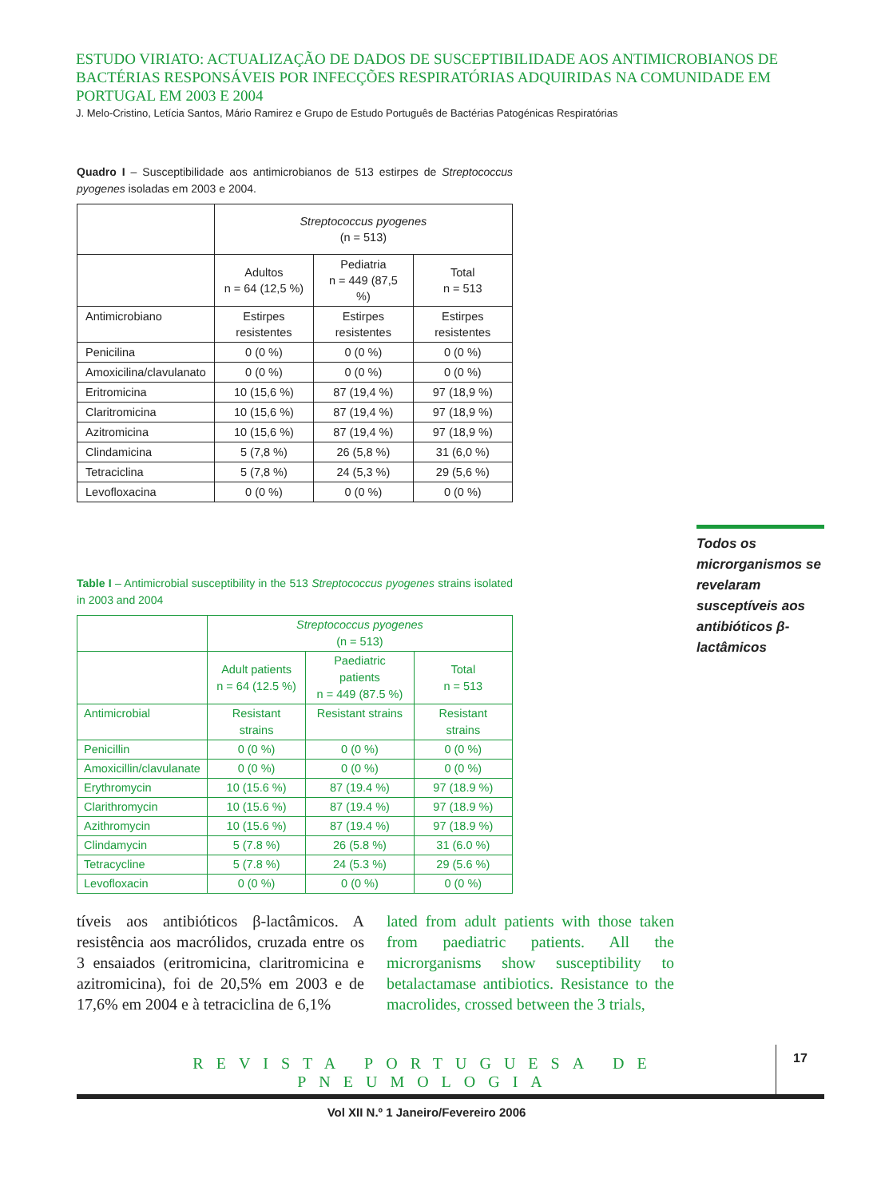ESTUDO VIRIATO: ACTUALIZAÇÃO DE DADOS DE SUSCEPTIBILIDADE AOS ANTIMICROBIANOS DE BACTÉRIAS RESPONSÁVEIS POR INFECÇÕES RESPIRATÓRIAS ADQUIRIDAS NA COMUNIDADE EM PORTUGAL EM 2003 E 2004
J. Melo-Cristino, Letícia Santos, Mário Ramirez e Grupo de Estudo Português de Bactérias Patogénicas Respiratórias
Quadro I – Susceptibilidade aos antimicrobianos de 513 estirpes de Streptococcus pyogenes isoladas em 2003 e 2004.
| | Streptococcus pyogenes (n = 513) | | |
| --- | --- | --- | --- |
| | Adultos n = 64 (12,5 %) | Pediatria n = 449 (87,5 %) | Total n = 513 |
| Antimicrobiano | Estirpes resistentes | Estirpes resistentes | Estirpes resistentes |
| Penicilina | 0 (0 %) | 0 (0 %) | 0 (0 %) |
| Amoxicilina/clavulanato | 0 (0 %) | 0 (0 %) | 0 (0 %) |
| Eritromicina | 10 (15,6 %) | 87 (19,4 %) | 97 (18,9 %) |
| Claritromicina | 10 (15,6 %) | 87 (19,4 %) | 97 (18,9 %) |
| Azitromicina | 10 (15,6 %) | 87 (19,4 %) | 97 (18,9 %) |
| Clindamicina | 5 (7,8 %) | 26 (5,8 %) | 31 (6,0 %) |
| Tetraciclina | 5 (7,8 %) | 24 (5,3 %) | 29 (5,6 %) |
| Levofloxacina | 0 (0 %) | 0 (0 %) | 0 (0 %) |
Todos os microrganismos se revelaram susceptíveis aos antibióticos β-lactâmicos
Table I – Antimicrobial susceptibility in the 513 Streptococcus pyogenes strains isolated in 2003 and 2004
| | Streptococcus pyogenes (n = 513) | | |
| --- | --- | --- | --- |
| | Adult patients n = 64 (12.5 %) | Paediatric patients n = 449 (87.5 %) | Total n = 513 |
| Antimicrobial | Resistant strains | Resistant strains | Resistant strains |
| Penicillin | 0 (0 %) | 0 (0 %) | 0 (0 %) |
| Amoxicillin/clavulanate | 0 (0 %) | 0 (0 %) | 0 (0 %) |
| Erythromycin | 10 (15.6 %) | 87 (19.4 %) | 97 (18.9 %) |
| Clarithromycin | 10 (15.6 %) | 87 (19.4 %) | 97 (18.9 %) |
| Azithromycin | 10 (15.6 %) | 87 (19.4 %) | 97 (18.9 %) |
| Clindamycin | 5 (7.8 %) | 26 (5.8 %) | 31 (6.0 %) |
| Tetracycline | 5 (7.8 %) | 24 (5.3 %) | 29 (5.6 %) |
| Levofloxacin | 0 (0 %) | 0 (0 %) | 0 (0 %) |
tíveis aos antibióticos β-lactâmicos. A resistência aos macrólidos, cruzada entre os 3 ensaiados (eritromicina, claritromicina e azitromicina), foi de 20,5% em 2003 e de 17,6% em 2004 e à tetraciclina de 6,1%
lated from adult patients with those taken from paediatric patients. All the microrganisms show susceptibility to betalactamase antibiotics. Resistance to the macrolides, crossed between the 3 trials,
REVISTA PORTUGUESA DE PNEUMOLOGIA
17
Vol XII N.º 1 Janeiro/Fevereiro 2006